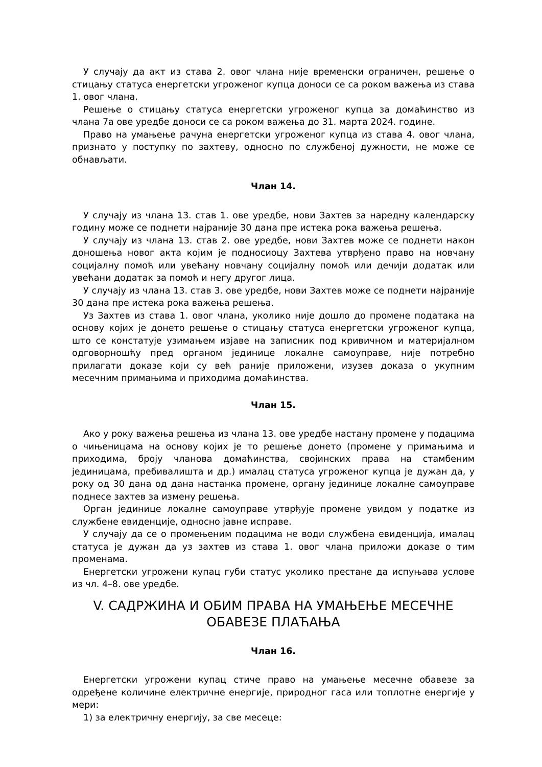У случају да акт из става 2. овог члана није временски ограничен, решење о стицању статуса енергетски угроженог купца доноси се са роком важења из става 1. овог члана.
Решење о стицању статуса енергетски угроженог купца за домаћинство из члана 7а ове уредбе доноси се са роком важења до 31. марта 2024. године.
Право на умањење рачуна енергетски угроженог купца из става 4. овог члана, признато у поступку по захтеву, односно по службеној дужности, не може се обнављати.
Члан 14.
У случају из члана 13. став 1. ове уредбе, нови Захтев за наредну календарску годину може се поднети најраније 30 дана пре истека рока важења решења.
У случају из члана 13. став 2. ове уредбе, нови Захтев може се поднети након доношења новог акта којим је подносиоцу Захтева утврђено право на новчану социјалну помоћ или увећану новчану социјалну помоћ или дечији додатак или увећани додатак за помоћ и негу другог лица.
У случају из члана 13. став 3. ове уредбе, нови Захтев може се поднети најраније 30 дана пре истека рока важења решења.
Уз Захтев из става 1. овог члана, уколико није дошло до промене података на основу којих је донето решење о стицању статуса енергетски угроженог купца, што се констатује узимањем изјаве на записник под кривичном и материјалном одговорношћу пред органом јединице локалне самоуправе, није потребно прилагати доказе који су већ раније приложени, изузев доказа о укупним месечним примањима и приходима домаћинства.
Члан 15.
Ако у року важења решења из члана 13. ове уредбе настану промене у подацима о чињеницама на основу којих је то решење донето (промене у примањима и приходима, броју чланова домаћинства, својинских права на стамбеним јединицама, пребивалишта и др.) ималац статуса угроженог купца је дужан да, у року од 30 дана од дана настанка промене, органу јединице локалне самоуправе поднесе захтев за измену решења.
Орган јединице локалне самоуправе утврђује промене увидом у податке из службене евиденције, односно јавне исправе.
У случају да се о промењеним подацима не води службена евиденција, ималац статуса је дужан да уз захтев из става 1. овог члана приложи доказе о тим променама.
Енергетски угрожени купац губи статус уколико престане да испуњава услове из чл. 4–8. ове уредбе.
V. САДРЖИНА И ОБИМ ПРАВА НА УМАЊЕЊЕ МЕСЕЧНЕ ОБАВЕЗЕ ПЛАЋАЊА
Члан 16.
Енергетски угрожени купац стиче право на умањење месечне обавезе за одређене количине електричне енергије, природног гаса или топлотне енергије у мери:
1) за електричну енергију, за све месеце: